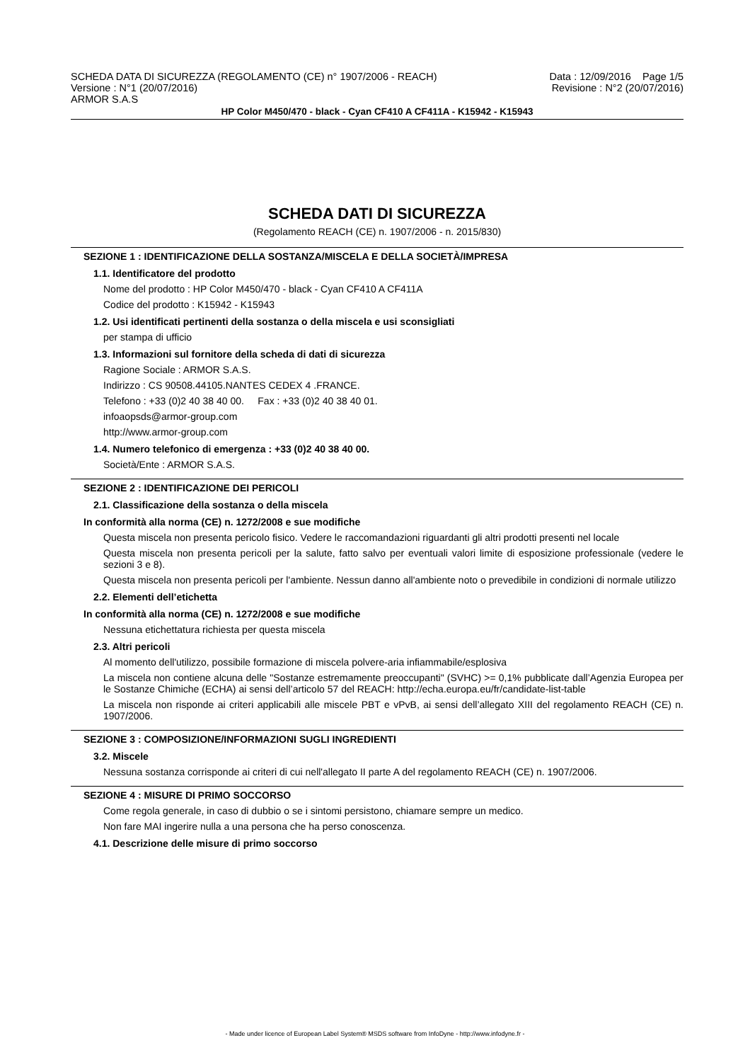SCHEDA DATA DI SICUREZZA (REGOLAMENTO (CE) n° 1907/2006 - REACH)
Versione : N°1 (20/07/2016)
ARMOR S.A.S
Data : 12/09/2016 Page 1/5
Revisione : N°2 (20/07/2016)
HP Color M450/470 - black - Cyan CF410 A CF411A - K15942 - K15943
SCHEDA DATI DI SICUREZZA
(Regolamento REACH (CE) n. 1907/2006 - n. 2015/830)
SEZIONE 1 : IDENTIFICAZIONE DELLA SOSTANZA/MISCELA E DELLA SOCIETÀ/IMPRESA
1.1. Identificatore del prodotto
Nome del prodotto : HP Color M450/470 - black - Cyan CF410 A CF411A
Codice del prodotto : K15942 - K15943
1.2. Usi identificati pertinenti della sostanza o della miscela e usi sconsigliati
per stampa di ufficio
1.3. Informazioni sul fornitore della scheda di dati di sicurezza
Ragione Sociale : ARMOR S.A.S.
Indirizzo : CS 90508.44105.NANTES CEDEX 4 .FRANCE.
Telefono : +33 (0)2 40 38 40 00. Fax : +33 (0)2 40 38 40 01.
infoaopsds@armor-group.com
http://www.armor-group.com
1.4. Numero telefonico di emergenza : +33 (0)2 40 38 40 00.
Società/Ente : ARMOR S.A.S.
SEZIONE 2 : IDENTIFICAZIONE DEI PERICOLI
2.1. Classificazione della sostanza o della miscela
In conformità alla norma (CE) n. 1272/2008 e sue modifiche
Questa miscela non presenta pericolo fisico. Vedere le raccomandazioni riguardanti gli altri prodotti presenti nel locale
Questa miscela non presenta pericoli per la salute, fatto salvo per eventuali valori limite di esposizione professionale (vedere le sezioni 3 e 8).
Questa miscela non presenta pericoli per l'ambiente. Nessun danno all'ambiente noto o prevedibile in condizioni di normale utilizzo
2.2. Elementi dell’etichetta
In conformità alla norma (CE) n. 1272/2008 e sue modifiche
Nessuna etichettatura richiesta per questa miscela
2.3. Altri pericoli
Al momento dell'utilizzo, possibile formazione di miscela polvere-aria infiammabile/esplosiva
La miscela non contiene alcuna delle "Sostanze estremamente preoccupanti" (SVHC) >= 0,1% pubblicate dall’Agenzia Europea per le Sostanze Chimiche (ECHA) ai sensi dell’articolo 57 del REACH: http://echa.europa.eu/fr/candidate-list-table
La miscela non risponde ai criteri applicabili alle miscele PBT e vPvB, ai sensi dell’allegato XIII del regolamento REACH (CE) n. 1907/2006.
SEZIONE 3 : COMPOSIZIONE/INFORMAZIONI SUGLI INGREDIENTI
3.2. Miscele
Nessuna sostanza corrisponde ai criteri di cui nell'allegato II parte A del regolamento REACH (CE) n. 1907/2006.
SEZIONE 4 : MISURE DI PRIMO SOCCORSO
Come regola generale, in caso di dubbio o se i sintomi persistono, chiamare sempre un medico.
Non fare MAI ingerire nulla a una persona che ha perso conoscenza.
4.1. Descrizione delle misure di primo soccorso
- Made under licence of European Label System® MSDS software from InfoDyne - http://www.infodyne.fr -